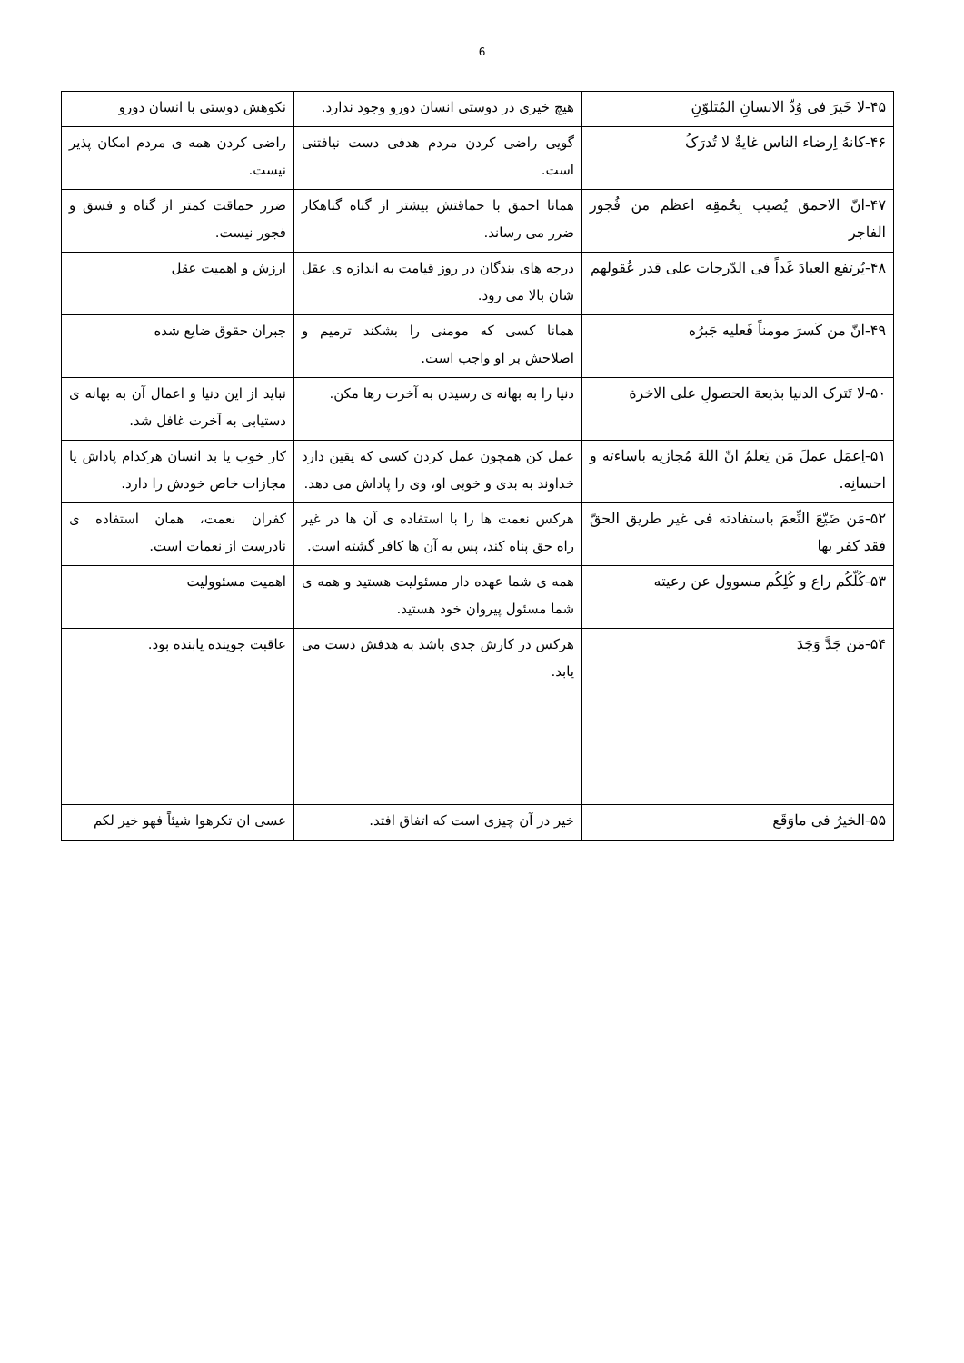6
| ۴۵-لا خَیرَ فی وُدِّ الانسانِ المُتلوّنِ | هیچ خیری در دوستی انسان دورو وجود ندارد. | نکوهش دوستی با انسان دورو |
| ۴۶-کانهُ اِرضاء الناس غایةٌ لا تُدرَکُ | گویی راضی کردن مردم هدفی دست نیافتنی است. | راضی کردن همه ی مردم امکان پذیر نیست. |
| ۴۷-انّ الاحمق یُصیب بِحُمقِه اعظم من فُجور الفاجر | همانا احمق با حماقتش بیشتر از گناه گناهکار ضرر می رساند. | ضرر حماقت کمتر از گناه و فسق و فجور نیست. |
| ۴۸-یُرتفع العبادَ غَداً فی الدّرجات علی قدر عُقولهم | درجه های بندگان در روز قیامت به اندازه ی عقل شان بالا می رود. | ارزش و اهمیت عقل |
| ۴۹-انّ من کَسرَ مومناً فَعلیه جَبرُه | همانا کسی که مومنی را بشکند ترمیم و اصلاحش بر او واجب است. | جبران حقوق ضایع شده |
| ۵۰-لا تَترک الدنیا بذیعة الحصولِ علی الاخرة | دنیا را به بهانه ی رسیدن به آخرت رها مکن. | نباید از این دنیا و اعمال آن به بهانه ی دستیابی به آخرت غافل شد. |
| ۵۱-اِعمَل عملَ مَن یَعلمُ انّ اللهَ مُجازیه باساءته و احسانِه. | عمل کن همچون عمل کردن کسی که یقین دارد خداوند به بدی و خوبی او، وی را پاداش می دهد. | کار خوب یا بد انسان هرکدام پاداش یا مجازات خاص خودش را دارد. |
| ۵۲-مَن ضَیّعَ النِّعمَ باستفادته فی غیر طریق الحقّ فقد کفر بها | هرکس نعمت ها را با استفاده ی آن ها در غیر راه حق پناه کند، پس به آن ها کافر گشته است. | کفران نعمت، همان استفاده ی نادرست از نعمات است. |
| ۵۳-کُلّکُم راع و کُلِکُم مسوول عن رعیته | همه ی شما عهده دار مسئولیت هستید و همه ی شما مسئول پیروان خود هستید. | اهمیت مسئوولیت |
| ۵۴-مَن جَدَّ وَجَدَ | هرکس در کارش جدی باشد به هدفش دست می یابد. | عاقبت جوینده یابنده بود. |
| ۵۵-الخیرُ فی ماوَقَع | خیر در آن چیزی است که اتفاق افتد. | عسی ان تکرهوا شیئاً فهو خیر لکم |